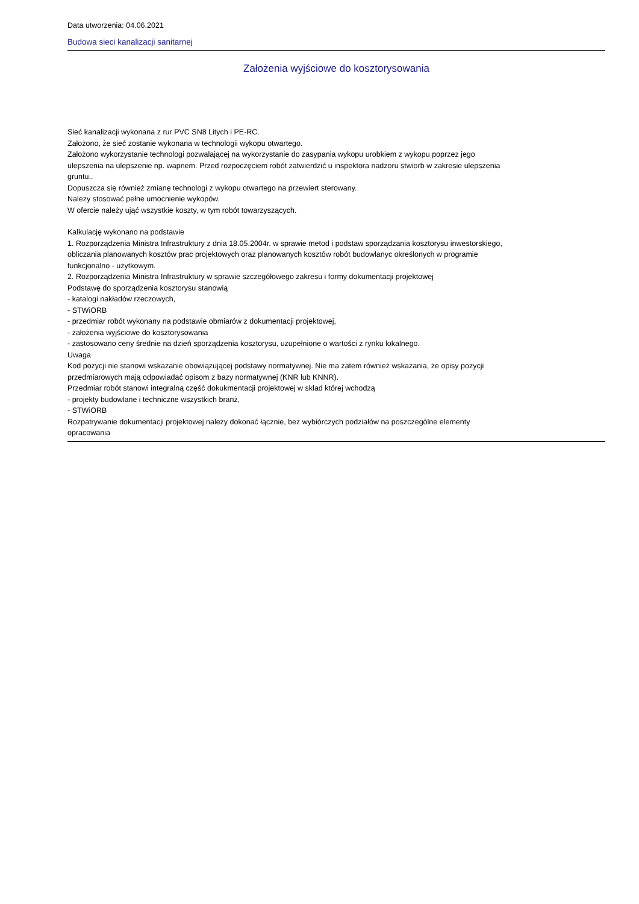Data utworzenia: 04.06.2021
Budowa sieci kanalizacji sanitarnej
Założenia wyjściowe do kosztorysowania
Sieć kanalizacji wykonana z rur PVC SN8 Litych i PE-RC.
Założono, że sieć zostanie wykonana w technologii wykopu otwartego.
Założono wykorzystanie technologi pozwalającej na wykorzystanie do zasypania wykopu urobkiem z wykopu poprzez jego ulepszenia na ulepszenie np. wapnem. Przed rozpoczęciem robót zatwierdzić u inspektora nadzoru stwiorb w zakresie ulepszenia gruntu..
Dopuszcza się również zmianę technologi z wykopu otwartego na przewiert sterowany.
Nalezy stosować pełne umocnienie wykopów.
W ofercie należy ująć wszystkie koszty, w tym robót towarzyszących.
Kalkulację wykonano na podstawie
1. Rozporządzenia Ministra Infrastruktury z dnia 18.05.2004r. w sprawie metod i podstaw sporządzania kosztorysu inwestorskiego, obliczania planowanych kosztów prac projektowych oraz planowanych kosztów robót budowlanyc określonych w programie funkcjonalno - użytkowym.
2. Rozporządzenia Ministra Infrastruktury w sprawie szczegółowego zakresu i formy dokumentacji projektowej
Podstawę do sporządzenia kosztorysu stanowią
- katalogi nakładów rzeczowych,
- STWiORB
- przedmiar robót wykonany na podstawie obmiarów z dokumentacji projektowej,
- założenia wyjściowe do kosztorysowania
- zastosowano ceny średnie na dzień sporządzenia kosztorysu, uzupełnione o wartości z rynku lokalnego.
Uwaga
Kod pozycji nie stanowi wskazanie obowiązującej podstawy normatywnej. Nie ma zatem również wskazania, że opisy pozycji przedmiarowych mają odpowiadać opisom z bazy normatywnej (KNR lub KNNR).
Przedmiar robót stanowi integralną część dokukmentacji projektowej w skład której wchodzą
- projekty budowlane i techniczne wszystkich branż,
- STWiORB
Rozpatrywanie dokumentacji projektowej należy dokonać łącznie, bez wybiórczych podziałów na poszczególne elementy opracowania